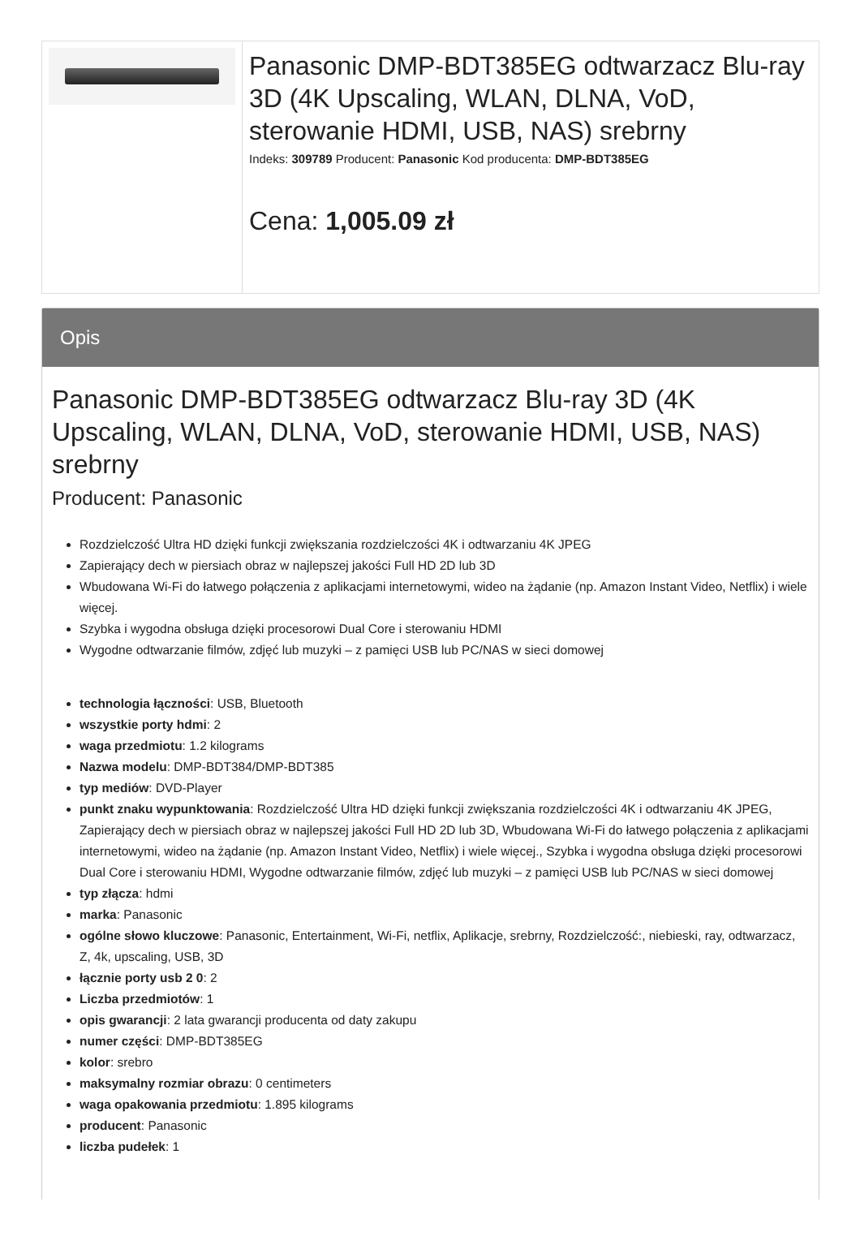Panasonic DMP-BDT385EG odtwarzacz Blu-ray 3D (4K Upscaling, WLAN, DLNA, VoD, sterowanie HDMI, USB, NAS) srebrny
Indeks: 309789 Producent: Panasonic Kod producenta: DMP-BDT385EG
Cena: 1,005.09 zł
Opis
Panasonic DMP-BDT385EG odtwarzacz Blu-ray 3D (4K Upscaling, WLAN, DLNA, VoD, sterowanie HDMI, USB, NAS) srebrny
Producent: Panasonic
Rozdzielczość Ultra HD dzięki funkcji zwiększania rozdzielczości 4K i odtwarzaniu 4K JPEG
Zapierający dech w piersiach obraz w najlepszej jakości Full HD 2D lub 3D
Wbudowana Wi-Fi do łatwego połączenia z aplikacjami internetowymi, wideo na żądanie (np. Amazon Instant Video, Netflix) i wiele więcej.
Szybka i wygodna obsługa dzięki procesorowi Dual Core i sterowaniu HDMI
Wygodne odtwarzanie filmów, zdjęć lub muzyki – z pamięci USB lub PC/NAS w sieci domowej
technologia łączności: USB, Bluetooth
wszystkie porty hdmi: 2
waga przedmiotu: 1.2 kilograms
Nazwa modelu: DMP-BDT384/DMP-BDT385
typ mediów: DVD-Player
punkt znaku wypunktowania: Rozdzielczość Ultra HD dzięki funkcji zwiększania rozdzielczości 4K i odtwarzaniu 4K JPEG, Zapierający dech w piersiach obraz w najlepszej jakości Full HD 2D lub 3D, Wbudowana Wi-Fi do łatwego połączenia z aplikacjami internetowymi, wideo na żądanie (np. Amazon Instant Video, Netflix) i wiele więcej., Szybka i wygodna obsługa dzięki procesorowi Dual Core i sterowaniu HDMI, Wygodne odtwarzanie filmów, zdjęć lub muzyki – z pamięci USB lub PC/NAS w sieci domowej
typ złącza: hdmi
marka: Panasonic
ogólne słowo kluczowe: Panasonic, Entertainment, Wi-Fi, netflix, Aplikacje, srebrny, Rozdzielczość:, niebieski, ray, odtwarzacz, Z, 4k, upscaling, USB, 3D
łącznie porty usb 2 0: 2
Liczba przedmiotów: 1
opis gwarancji: 2 lata gwarancji producenta od daty zakupu
numer części: DMP-BDT385EG
kolor: srebro
maksymalny rozmiar obrazu: 0 centimeters
waga opakowania przedmiotu: 1.895 kilograms
producent: Panasonic
liczba pudełek: 1